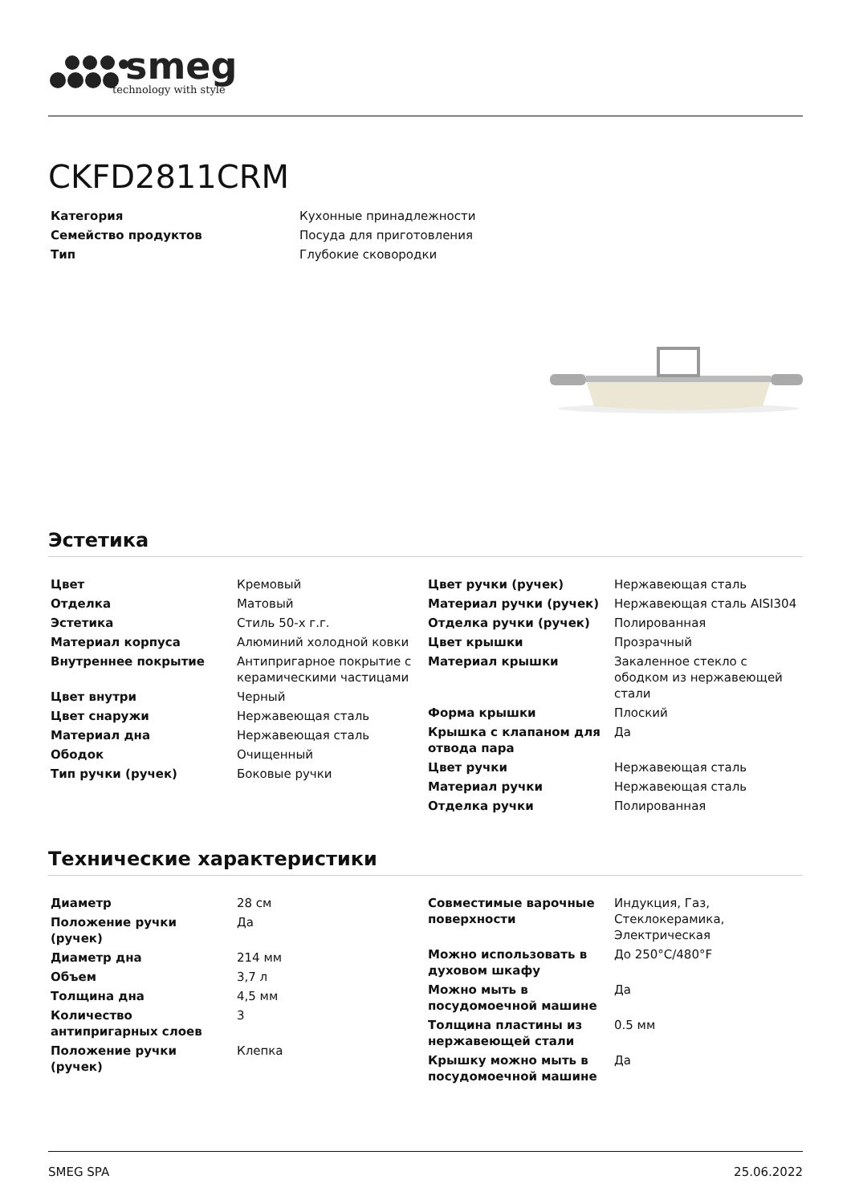smeg
technology with style
CKFD2811CRM
| Категория | Кухонные принадлежности |
| Семейство продуктов | Посуда для приготовления |
| Тип | Глубокие сковородки |
Эстетика
| Цвет | Кремовый |
| Отделка | Матовый |
| Эстетика | Стиль 50-х г.г. |
| Материал корпуса | Алюминий холодной ковки |
| Внутреннее покрытие | Антипригарное покрытие с керамическими частицами |
| Цвет внутри | Черный |
| Цвет снаружи | Нержавеющая сталь |
| Материал дна | Нержавеющая сталь |
| Ободок | Очищенный |
| Тип ручки (ручек) | Боковые ручки |
| Цвет ручки (ручек) | Нержавеющая сталь |
| Материал ручки (ручек) | Нержавеющая сталь AISI304 |
| Отделка ручки (ручек) | Полированная |
| Цвет крышки | Прозрачный |
| Материал крышки | Закаленное стекло с ободком из нержавеющей стали |
| Форма крышки | Плоский |
| Крышка с клапаном для отвода пара | Да |
| Цвет ручки | Нержавеющая сталь |
| Материал ручки | Нержавеющая сталь |
| Отделка ручки | Полированная |
Технические характеристики
| Диаметр | 28 см |
| Положение ручки (ручек) | Да |
| Диаметр дна | 214 мм |
| Объем | 3,7 л |
| Толщина дна | 4,5 мм |
| Количество антипригарных слоев | 3 |
| Положение ручки (ручек) | Клепка |
| Совместимые варочные поверхности | Индукция, Газ, Стеклокерамика, Электрическая |
| Можно использовать в духовом шкафу | До 250°C/480°F |
| Можно мыть в посудомоечной машине | Да |
| Толщина пластины из нержавеющей стали | 0.5 мм |
| Крышку можно мыть в посудомоечной машине | Да |
SMEG SPA 25.06.2022